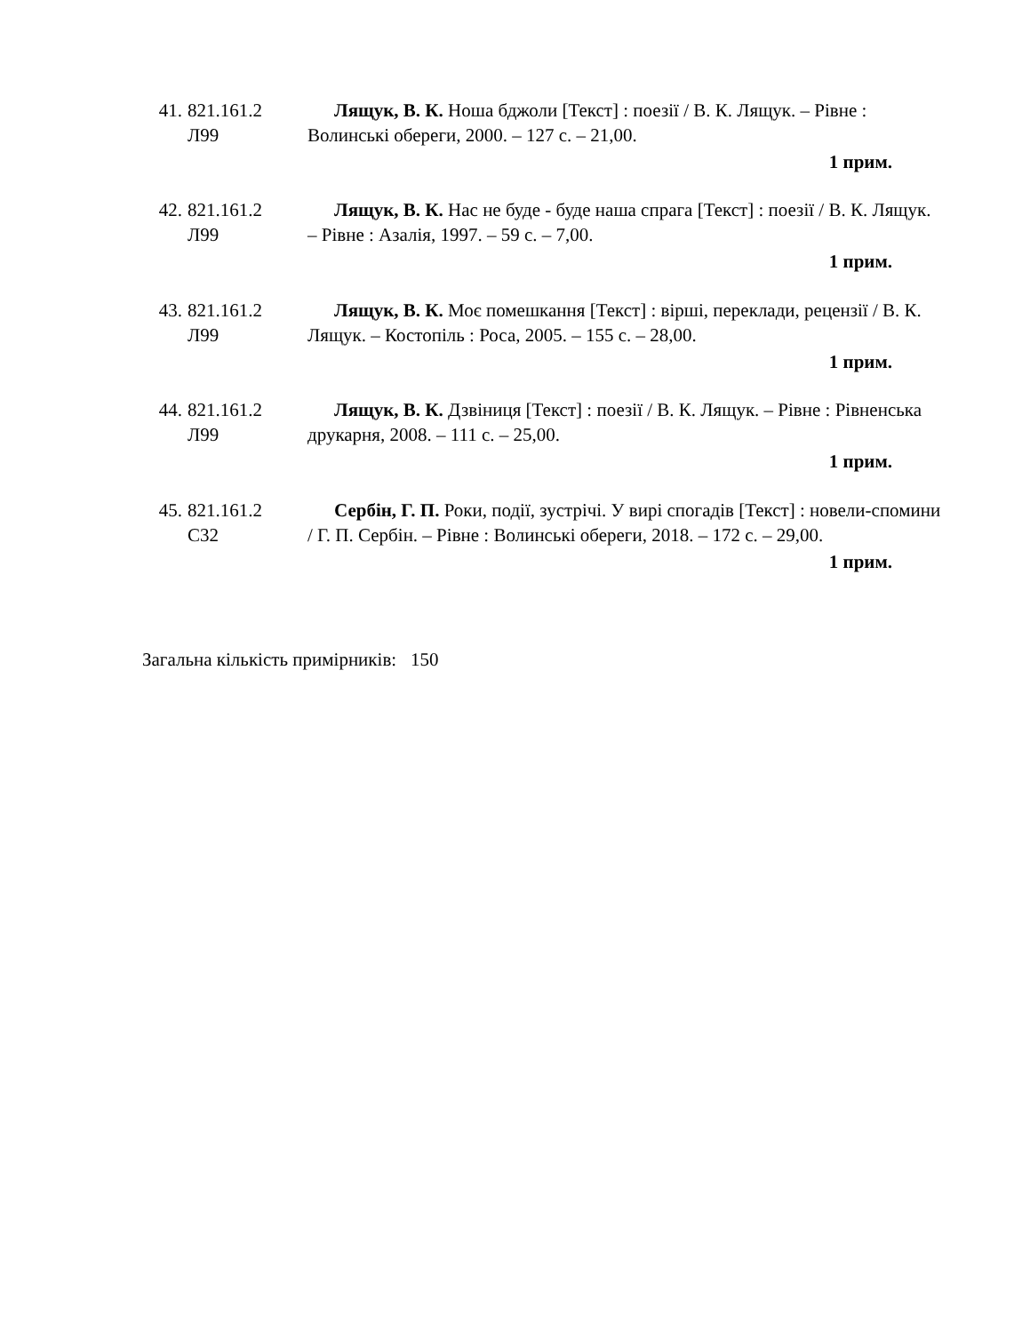41. 821.161.2
Л99
Лящук, В. К. Ноша бджоли [Текст] : поезії / В. К. Лящук. – Рівне : Волинські обереги, 2000. – 127 с. – 21,00.
1 прим.
42. 821.161.2
Л99
Лящук, В. К. Нас не буде - буде наша спрага [Текст] : поезії / В. К. Лящук. – Рівне : Азалія, 1997. – 59 с. – 7,00.
1 прим.
43. 821.161.2
Л99
Лящук, В. К. Моє помешкання [Текст] : вірші, переклади, рецензії / В. К. Лящук. – Костопіль : Роса, 2005. – 155 с. – 28,00.
1 прим.
44. 821.161.2
Л99
Лящук, В. К. Дзвіниця [Текст] : поезії / В. К. Лящук. – Рівне : Рівненська друкарня, 2008. – 111 с. – 25,00.
1 прим.
45. 821.161.2
С32
Сербін, Г. П. Роки, події, зустрічі. У вирі спогадів [Текст] : новели-спомини / Г. П. Сербін. – Рівне : Волинські обереги, 2018. – 172 с. – 29,00.
1 прим.
Загальна кількість примірників: 150